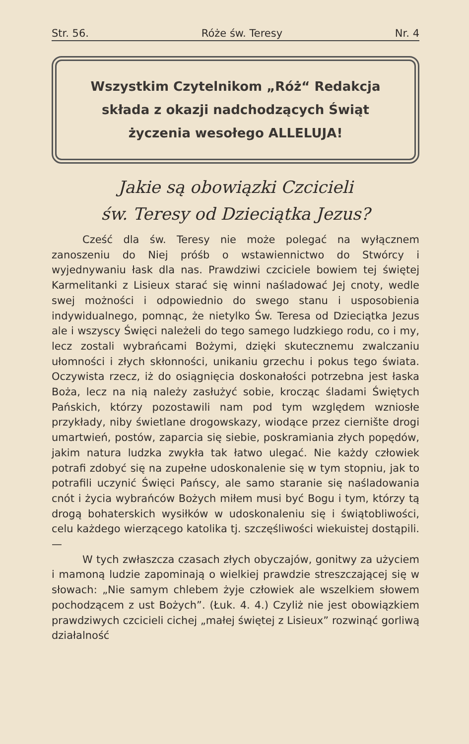Str. 56. Róże św. Teresy Nr. 4
Wszystkim Czytelnikom „Róż“ Redakcja
składa z okazji nadchodzących Świąt
życzenia wesołego ALLELUJA!
Jakie są obowiązki Czcicieli
św. Teresy od Dzieciątka Jezus?
Cześć dla św. Teresy nie może polegać na wyłącznem zanoszeniu do Niej próśb o wstawiennictwo do Stwórcy i wyjednywaniu łask dla nas. Prawdziwi czciciele bowiem tej świętej Karmelitanki z Lisieux starać się winni naśladować Jej cnoty, wedle swej możności i odpowiednio do swego stanu i usposobienia indywidualnego, pomnąc, że nietylko Św. Teresa od Dzieciątka Jezus ale i wszyscy Święci należeli do tego samego ludzkiego rodu, co i my, lecz zostali wybrańcami Bożymi, dzięki skutecznemu zwalczaniu ułomności i złych skłonności, unikaniu grzechu i pokus tego świata. Oczywista rzecz, iż do osiągnięcia doskonałości potrzebna jest łaska Boża, lecz na nią należy zasłużyć sobie, krocząc śladami Świętych Pańskich, którzy pozostawili nam pod tym względem wzniosłe przykłady, niby świetlane drogowskazy, wiodące przez ciernište drogi umartwień, postów, zaparcia się siebie, poskramiania złych popędów, jakim natura ludzka zwykła tak łatwo ulegać. Nie każdy człowiek potrafi zdobyć się na zupełne udoskonalenie się w tym stopniu, jak to potrafili uczynić Święci Pańscy, ale samo staranie się naśladowania cnót i życia wybrańców Bożych miłem musi być Bogu i tym, którzy tą drogą bohaterskich wysiłków w udoskonaleniu się i świątobliwości, celu każdego wierzącego katolika tj. szczęśliwości wiekuistej dostąpili. —
W tych zwłaszcza czasach złych obyczajów, gonitwy za użyciem i mamoną ludzie zapominają o wielkiej prawdzie streszczającej się w słowach: „Nie samym chlebem żyje człowiek ale wszelkiem słowem pochodzącem z ust Bożych”. (Łuk. 4. 4.) Czyliż nie jest obowiązkiem prawdziwych czcicieli cichej „małej świętej z Lisieux” rozwinąć gorliwą działalność